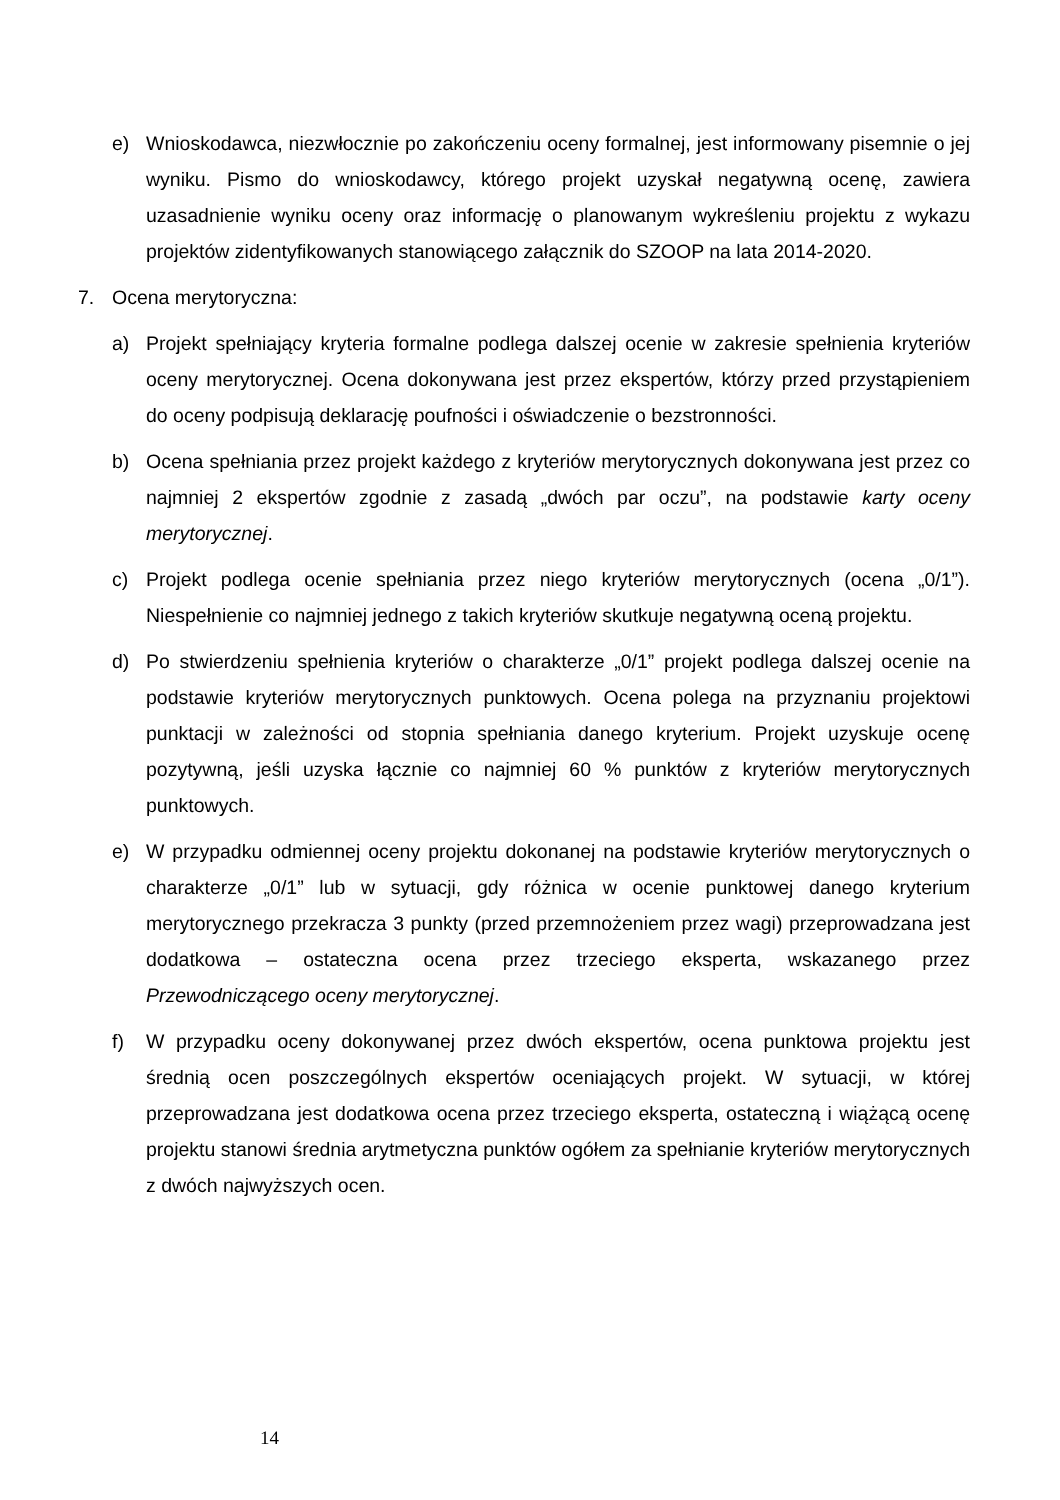e) Wnioskodawca, niezwłocznie po zakończeniu oceny formalnej, jest informowany pisemnie o jej wyniku. Pismo do wnioskodawcy, którego projekt uzyskał negatywną ocenę, zawiera uzasadnienie wyniku oceny oraz informację o planowanym wykreśleniu projektu z wykazu projektów zidentyfikowanych stanowiącego załącznik do SZOOP na lata 2014-2020.
7. Ocena merytoryczna:
a) Projekt spełniający kryteria formalne podlega dalszej ocenie w zakresie spełnienia kryteriów oceny merytorycznej. Ocena dokonywana jest przez ekspertów, którzy przed przystąpieniem do oceny podpisują deklarację poufności i oświadczenie o bezstronności.
b) Ocena spełniania przez projekt każdego z kryteriów merytorycznych dokonywana jest przez co najmniej 2 ekspertów zgodnie z zasadą „dwóch par oczu”, na podstawie karty oceny merytorycznej.
c) Projekt podlega ocenie spełniania przez niego kryteriów merytorycznych (ocena „0/1”). Niespełnienie co najmniej jednego z takich kryteriów skutkuje negatywną oceną projektu.
d) Po stwierdzeniu spełnienia kryteriów o charakterze „0/1” projekt podlega dalszej ocenie na podstawie kryteriów merytorycznych punktowych. Ocena polega na przyznaniu projektowi punktacji w zależności od stopnia spełniania danego kryterium. Projekt uzyskuje ocenę pozytywną, jeśli uzyska łącznie co najmniej 60 % punktów z kryteriów merytorycznych punktowych.
e) W przypadku odmiennej oceny projektu dokonanej na podstawie kryteriów merytorycznych o charakterze „0/1” lub w sytuacji, gdy różnica w ocenie punktowej danego kryterium merytorycznego przekracza 3 punkty (przed przemnożeniem przez wagi) przeprowadzana jest dodatkowa – ostateczna ocena przez trzeciego eksperta, wskazanego przez Przewodniczącego oceny merytorycznej.
f) W przypadku oceny dokonywanej przez dwóch ekspertów, ocena punktowa projektu jest średnią ocen poszczególnych ekspertów oceniających projekt. W sytuacji, w której przeprowadzana jest dodatkowa ocena przez trzeciego eksperta, ostateczną i wiążącą ocenę projektu stanowi średnia arytmetyczna punktów ogółem za spełnianie kryteriów merytorycznych z dwóch najwyższych ocen.
14